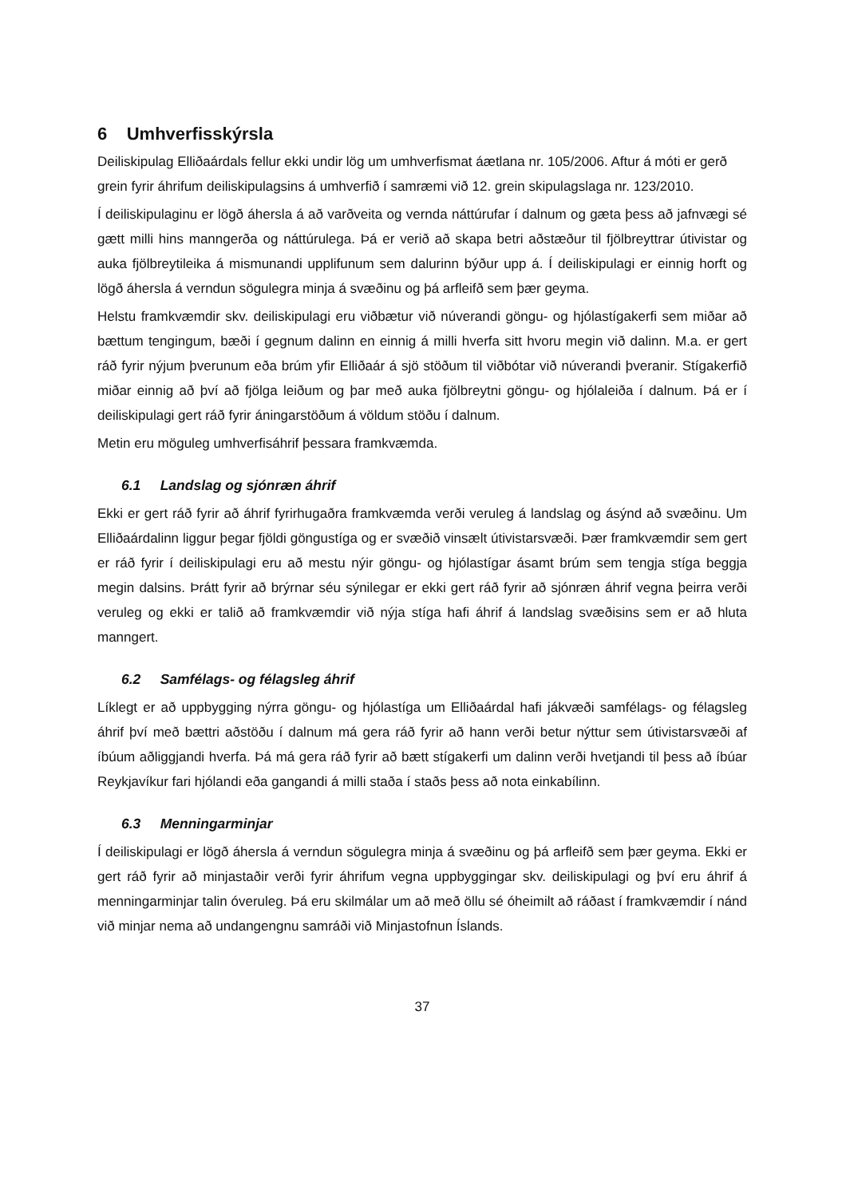6 Umhverfisskýrsla
Deiliskipulag Elliðaárdals fellur ekki undir lög um umhverfismat áætlana nr. 105/2006. Aftur á móti er gerð grein fyrir áhrifum deiliskipulagsins á umhverfið í samræmi við 12. grein skipulagslaga nr. 123/2010.
Í deiliskipulaginu er lögð áhersla á að varðveita og vernda náttúrufar í dalnum og gæta þess að jafnvægi sé gætt milli hins manngerða og náttúrulega. Þá er verið að skapa betri aðstæður til fjölbreyttrar útivistar og auka fjölbreytileika á mismunandi upplifunum sem dalurinn býður upp á. Í deiliskipulagi er einnig horft og lögð áhersla á verndun sögulegra minja á svæðinu og þá arfleifð sem þær geyma.
Helstu framkvæmdir skv. deiliskipulagi eru viðbætur við núverandi göngu- og hjólastígakerfi sem miðar að bættum tengingum, bæði í gegnum dalinn en einnig á milli hverfa sitt hvoru megin við dalinn. M.a. er gert ráð fyrir nýjum þverunum eða brúm yfir Elliðaár á sjö stöðum til viðbótar við núverandi þveranir. Stígakerfið miðar einnig að því að fjölga leiðum og þar með auka fjölbreytni göngu- og hjólaleiða í dalnum. Þá er í deiliskipulagi gert ráð fyrir áningarstöðum á völdum stöðu í dalnum.
Metin eru möguleg umhverfisáhrif þessara framkvæmda.
6.1 Landslag og sjónræn áhrif
Ekki er gert ráð fyrir að áhrif fyrirhugaðra framkvæmda verði veruleg á landslag og ásýnd að svæðinu. Um Elliðaárdalinn liggur þegar fjöldi göngustíga og er svæðið vinsælt útivistarsvæði. Þær framkvæmdir sem gert er ráð fyrir í deiliskipulagi eru að mestu nýir göngu- og hjólastígar ásamt brúm sem tengja stíga beggja megin dalsins. Þrátt fyrir að brýrnar séu sýnilegar er ekki gert ráð fyrir að sjónræn áhrif vegna þeirra verði veruleg og ekki er talið að framkvæmdir við nýja stíga hafi áhrif á landslag svæðisins sem er að hluta manngert.
6.2 Samfélags- og félagsleg áhrif
Líklegt er að uppbygging nýrra göngu- og hjólastíga um Elliðaárdal hafi jákvæði samfélags- og félagsleg áhrif því með bættri aðstöðu í dalnum má gera ráð fyrir að hann verði betur nýttur sem útivistarsvæði af íbúum aðliggjandi hverfa. Þá má gera ráð fyrir að bætt stígakerfi um dalinn verði hvetjandi til þess að íbúar Reykjavíkur fari hjólandi eða gangandi á milli staða í staðs þess að nota einkabílinn.
6.3 Menningarminjar
Í deiliskipulagi er lögð áhersla á verndun sögulegra minja á svæðinu og þá arfleifð sem þær geyma. Ekki er gert ráð fyrir að minjastaðir verði fyrir áhrifum vegna uppbyggingar skv. deiliskipulagi og því eru áhrif á menningarminjar talin óveruleg. Þá eru skilmálar um að með öllu sé óheimilt að ráðast í framkvæmdir í nánd við minjar nema að undangengnu samráði við Minjastofnun Íslands.
37